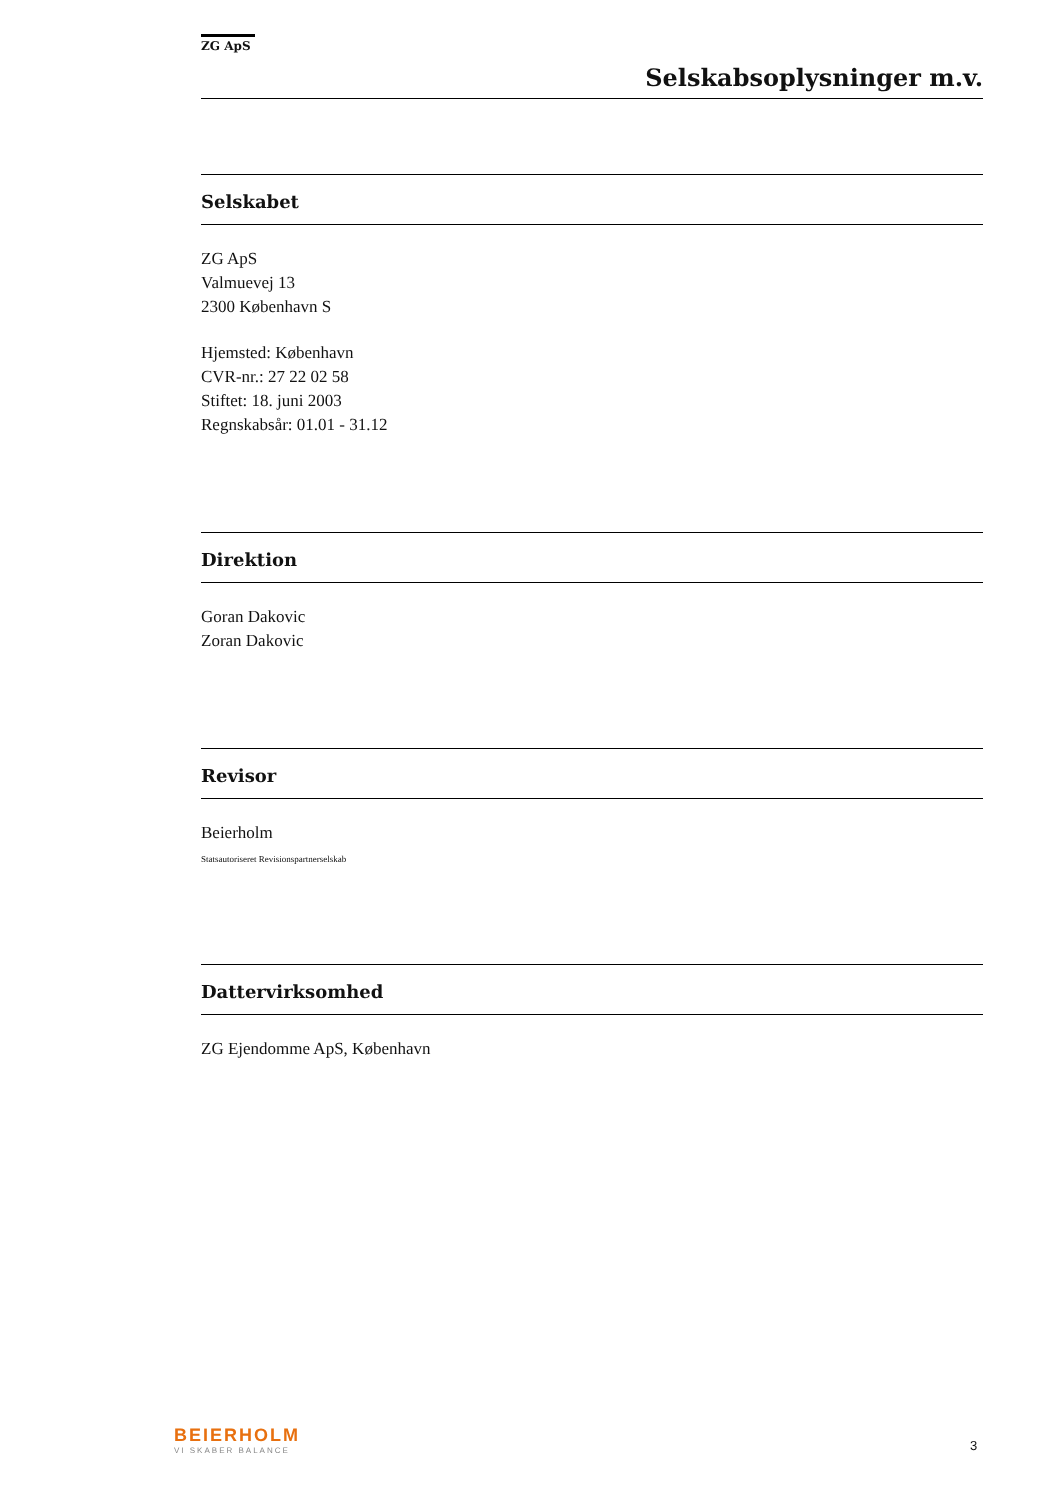ZG ApS
Selskabsoplysninger m.v.
Selskabet
ZG ApS
Valmuevej 13
2300 København S
Hjemsted: København
CVR-nr.: 27 22 02 58
Stiftet: 18. juni 2003
Regnskabsår: 01.01 - 31.12
Direktion
Goran Dakovic
Zoran Dakovic
Revisor
Beierholm
Statsautoriseret Revisionspartnerselskab
Dattervirksomhed
ZG Ejendomme ApS, København
BEIERHOLM
VI SKABER BALANCE
3